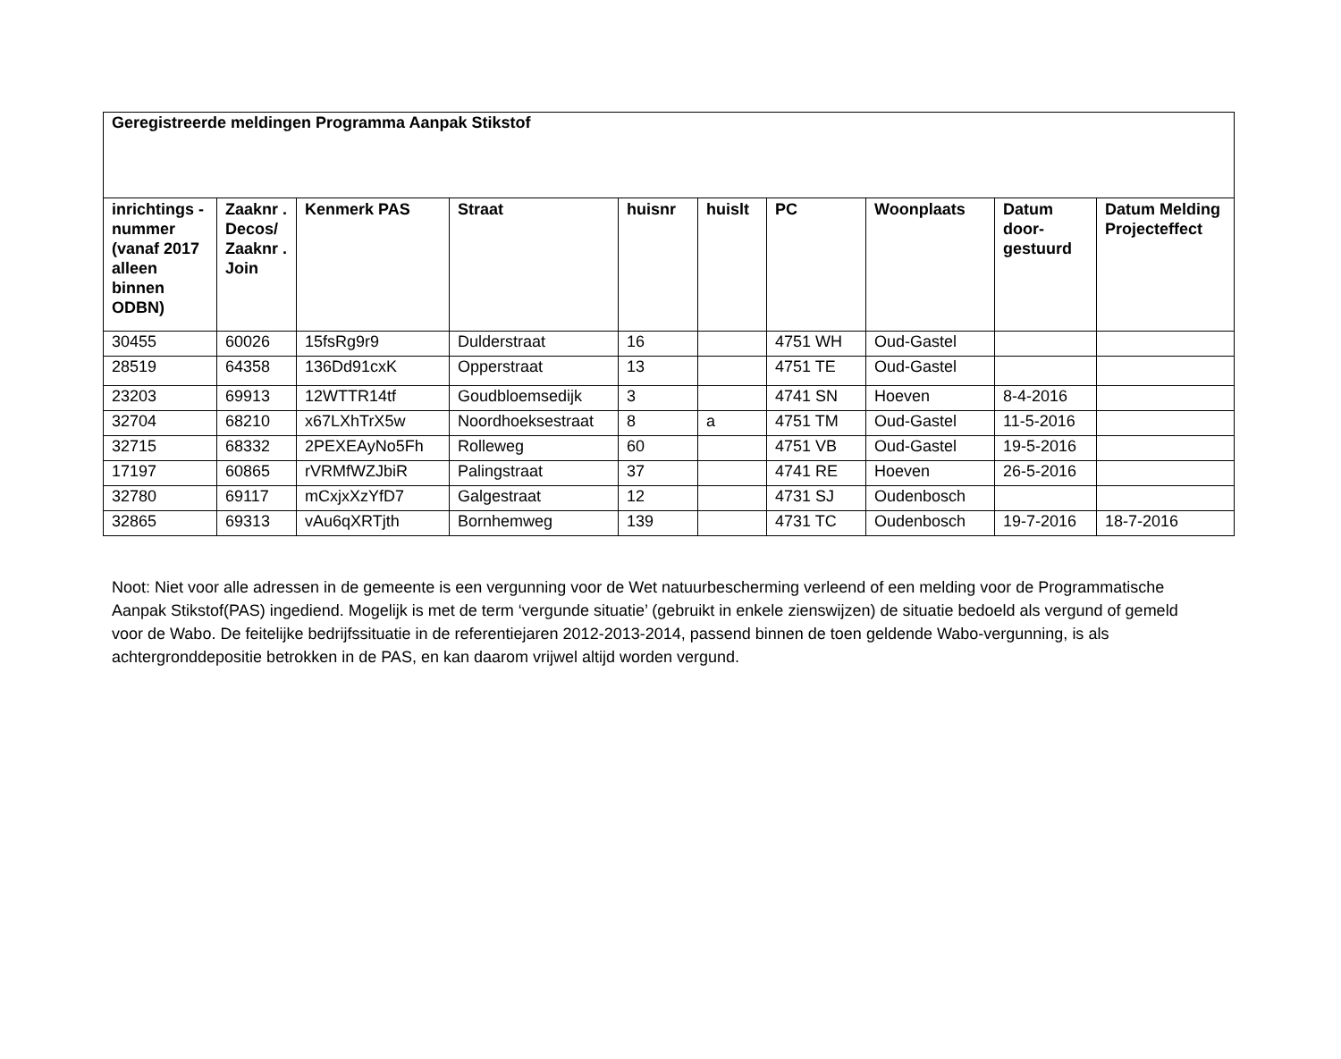| Geregistreerde meldingen Programma Aanpak Stikstof | | | | | | | | | |
| inrichtings -nummer (vanaf 2017 alleen binnen ODBN) | Zaaknr . Decos/ Zaaknr . Join | Kenmerk PAS | Straat | huisnr | huislt | PC | Woonplaats | Datum door-gestuurd | Datum Melding Projecteffect |
| 30455 | 60026 | 15fsRg9r9 | Dulderstraat | 16 | | 4751 WH | Oud-Gastel | | |
| 28519 | 64358 | 136Dd91cxK | Opperstraat | 13 | | 4751 TE | Oud-Gastel | | |
| 23203 | 69913 | 12WTTR14tf | Goudbloemsedijk | 3 | | 4741 SN | Hoeven | 8-4-2016 | |
| 32704 | 68210 | x67LXhTrX5w | Noordhoeksestraat | 8 | a | 4751 TM | Oud-Gastel | 11-5-2016 | |
| 32715 | 68332 | 2PEXEAyNo5Fh | Rolleweg | 60 | | 4751 VB | Oud-Gastel | 19-5-2016 | |
| 17197 | 60865 | rVRMfWZJbiR | Palingstraat | 37 | | 4741 RE | Hoeven | 26-5-2016 | |
| 32780 | 69117 | mCxjxXzYfD7 | Galgestraat | 12 | | 4731 SJ | Oudenbosch | | |
| 32865 | 69313 | vAu6qXRTjth | Bornhemweg | 139 | | 4731 TC | Oudenbosch | 19-7-2016 | 18-7-2016 |
Noot: Niet voor alle adressen in de gemeente is een vergunning voor de Wet natuurbescherming verleend of een melding voor de Programmatische Aanpak Stikstof(PAS) ingediend. Mogelijk is met de term ‘vergunde situatie’ (gebruikt in enkele zienswijzen) de situatie bedoeld als vergund of gemeld voor de Wabo. De feitelijke bedrijfssituatie in de referentiejaren 2012-2013-2014, passend binnen de toen geldende Wabo-vergunning, is als achtergronddepositie betrokken in de PAS, en kan daarom vrijwel altijd worden vergund.